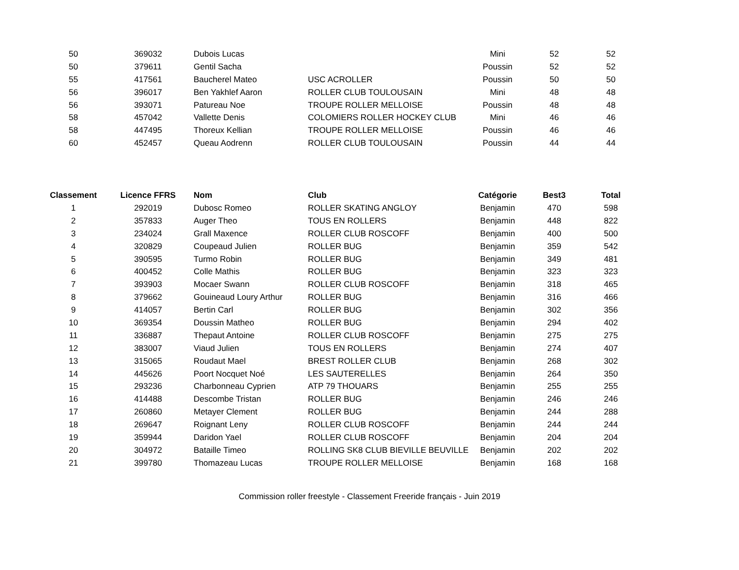| 50 | 369032 | Dubois Lucas | | Mini | 52 | 52 |
| 50 | 379611 | Gentil Sacha | | Poussin | 52 | 52 |
| 55 | 417561 | Baucherel Mateo | USC ACROLLER | Poussin | 50 | 50 |
| 56 | 396017 | Ben Yakhlef Aaron | ROLLER CLUB TOULOUSAIN | Mini | 48 | 48 |
| 56 | 393071 | Patureau Noe | TROUPE ROLLER MELLOISE | Poussin | 48 | 48 |
| 58 | 457042 | Vallette Denis | COLOMIERS ROLLER HOCKEY CLUB | Mini | 46 | 46 |
| 58 | 447495 | Thoreux Kellian | TROUPE ROLLER MELLOISE | Poussin | 46 | 46 |
| 60 | 452457 | Queau Aodrenn | ROLLER CLUB TOULOUSAIN | Poussin | 44 | 44 |
| Classement | Licence FFRS | Nom | Club | Catégorie | Best3 | Total |
| --- | --- | --- | --- | --- | --- | --- |
| 1 | 292019 | Dubosc Romeo | ROLLER SKATING ANGLOY | Benjamin | 470 | 598 |
| 2 | 357833 | Auger Theo | TOUS EN ROLLERS | Benjamin | 448 | 822 |
| 3 | 234024 | Grall Maxence | ROLLER CLUB ROSCOFF | Benjamin | 400 | 500 |
| 4 | 320829 | Coupeaud Julien | ROLLER BUG | Benjamin | 359 | 542 |
| 5 | 390595 | Turmo Robin | ROLLER BUG | Benjamin | 349 | 481 |
| 6 | 400452 | Colle Mathis | ROLLER BUG | Benjamin | 323 | 323 |
| 7 | 393903 | Mocaer Swann | ROLLER CLUB ROSCOFF | Benjamin | 318 | 465 |
| 8 | 379662 | Gouineaud Loury Arthur | ROLLER BUG | Benjamin | 316 | 466 |
| 9 | 414057 | Bertin Carl | ROLLER BUG | Benjamin | 302 | 356 |
| 10 | 369354 | Doussin Matheo | ROLLER BUG | Benjamin | 294 | 402 |
| 11 | 336887 | Thepaut Antoine | ROLLER CLUB ROSCOFF | Benjamin | 275 | 275 |
| 12 | 383007 | Viaud Julien | TOUS EN ROLLERS | Benjamin | 274 | 407 |
| 13 | 315065 | Roudaut Mael | BREST ROLLER CLUB | Benjamin | 268 | 302 |
| 14 | 445626 | Poort Nocquet Noé | LES SAUTERELLES | Benjamin | 264 | 350 |
| 15 | 293236 | Charbonneau Cyprien | ATP 79 THOUARS | Benjamin | 255 | 255 |
| 16 | 414488 | Descombe Tristan | ROLLER BUG | Benjamin | 246 | 246 |
| 17 | 260860 | Metayer Clement | ROLLER BUG | Benjamin | 244 | 288 |
| 18 | 269647 | Roignant Leny | ROLLER CLUB ROSCOFF | Benjamin | 244 | 244 |
| 19 | 359944 | Daridon Yael | ROLLER CLUB ROSCOFF | Benjamin | 204 | 204 |
| 20 | 304972 | Bataille Timeo | ROLLING SK8 CLUB BIEVILLE BEUVILLE | Benjamin | 202 | 202 |
| 21 | 399780 | Thomazeau Lucas | TROUPE ROLLER MELLOISE | Benjamin | 168 | 168 |
Commission roller freestyle - Classement Freeride français - Juin 2019